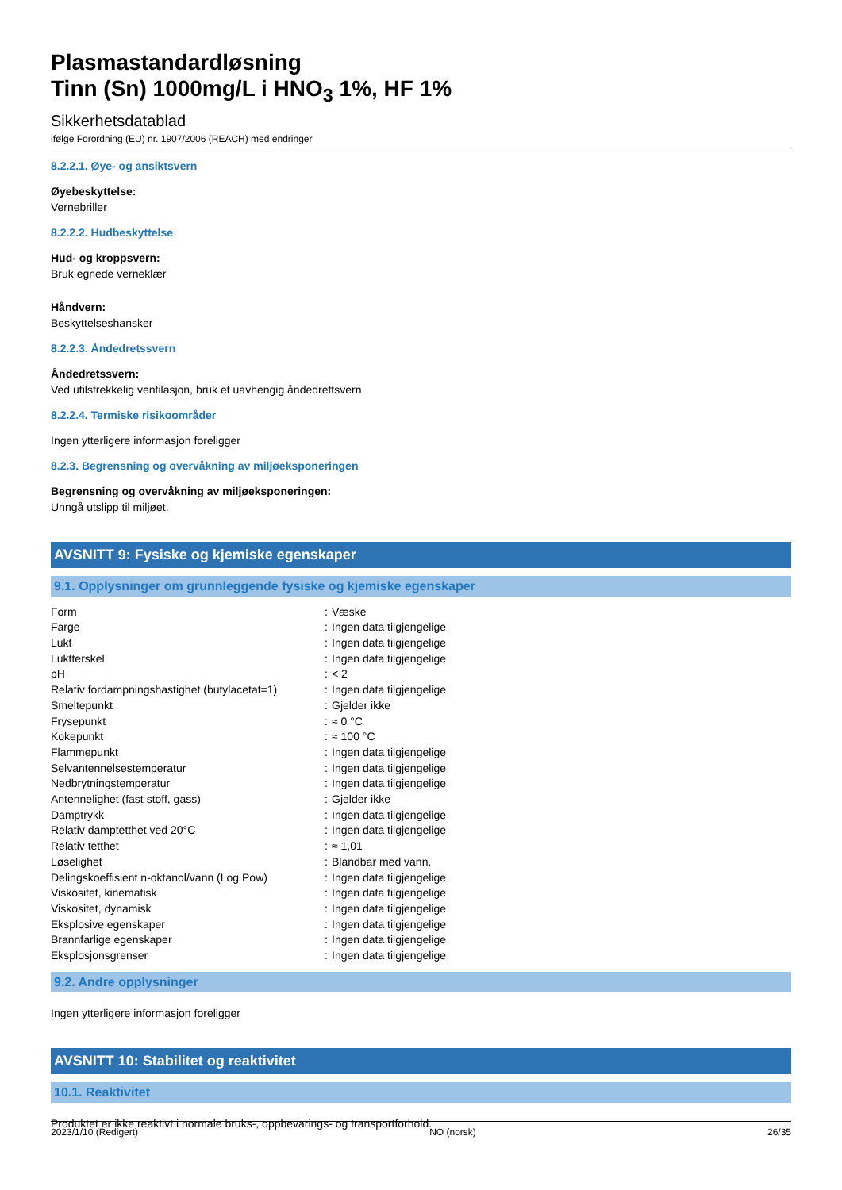Plasmastandardløsning
Tinn (Sn) 1000mg/L i HNO<sub>3</sub> 1%, HF 1%
Sikkerhetsdatablad
ifølge Forordning (EU) nr. 1907/2006 (REACH) med endringer
8.2.2.1. Øye- og ansiktsvern
Øyebeskyttelse:
Vernebriller
8.2.2.2. Hudbeskyttelse
Hud- og kroppsvern:
Bruk egnede verneklær
Håndvern:
Beskyttelseshansker
8.2.2.3. Åndedretssvern
Åndedretssvern:
Ved utilstrekkelig ventilasjon, bruk et uavhengig åndedrettsvern
8.2.2.4. Termiske risikoområder
Ingen ytterligere informasjon foreligger
8.2.3. Begrensning og overvåkning av miljøeksponeringen
Begrensning og overvåkning av miljøeksponeringen:
Unngå utslipp til miljøet.
AVSNITT 9: Fysiske og kjemiske egenskaper
9.1. Opplysninger om grunnleggende fysiske og kjemiske egenskaper
| Form | : | Væske |
| Farge | : | Ingen data tilgjengelige |
| Lukt | : | Ingen data tilgjengelige |
| Luktterskel | : | Ingen data tilgjengelige |
| pH | : | < 2 |
| Relativ fordampningshastighet (butylacetat=1) | : | Ingen data tilgjengelige |
| Smeltepunkt | : | Gjelder ikke |
| Frysepunkt | : | ≈ 0 °C |
| Kokepunkt | : | ≈ 100 °C |
| Flammepunkt | : | Ingen data tilgjengelige |
| Selvantennelsestemperatur | : | Ingen data tilgjengelige |
| Nedbrytningstemperatur | : | Ingen data tilgjengelige |
| Antennelighet (fast stoff, gass) | : | Gjelder ikke |
| Damptrykk | : | Ingen data tilgjengelige |
| Relativ damptetthet ved 20°C | : | Ingen data tilgjengelige |
| Relativ tetthet | : | ≈ 1,01 |
| Løselighet | : | Blandbar med vann. |
| Delingskoeffisient n-oktanol/vann (Log Pow) | : | Ingen data tilgjengelige |
| Viskositet, kinematisk | : | Ingen data tilgjengelige |
| Viskositet, dynamisk | : | Ingen data tilgjengelige |
| Eksplosive egenskaper | : | Ingen data tilgjengelige |
| Brannfarlige egenskaper | : | Ingen data tilgjengelige |
| Eksplosjonsgrenser | : | Ingen data tilgjengelige |
9.2. Andre opplysninger
Ingen ytterligere informasjon foreligger
AVSNITT 10: Stabilitet og reaktivitet
10.1. Reaktivitet
Produktet er ikke reaktivt i normale bruks-, oppbevarings- og transportforhold.
2023/1/10 (Redigert) NO (norsk) 26/35